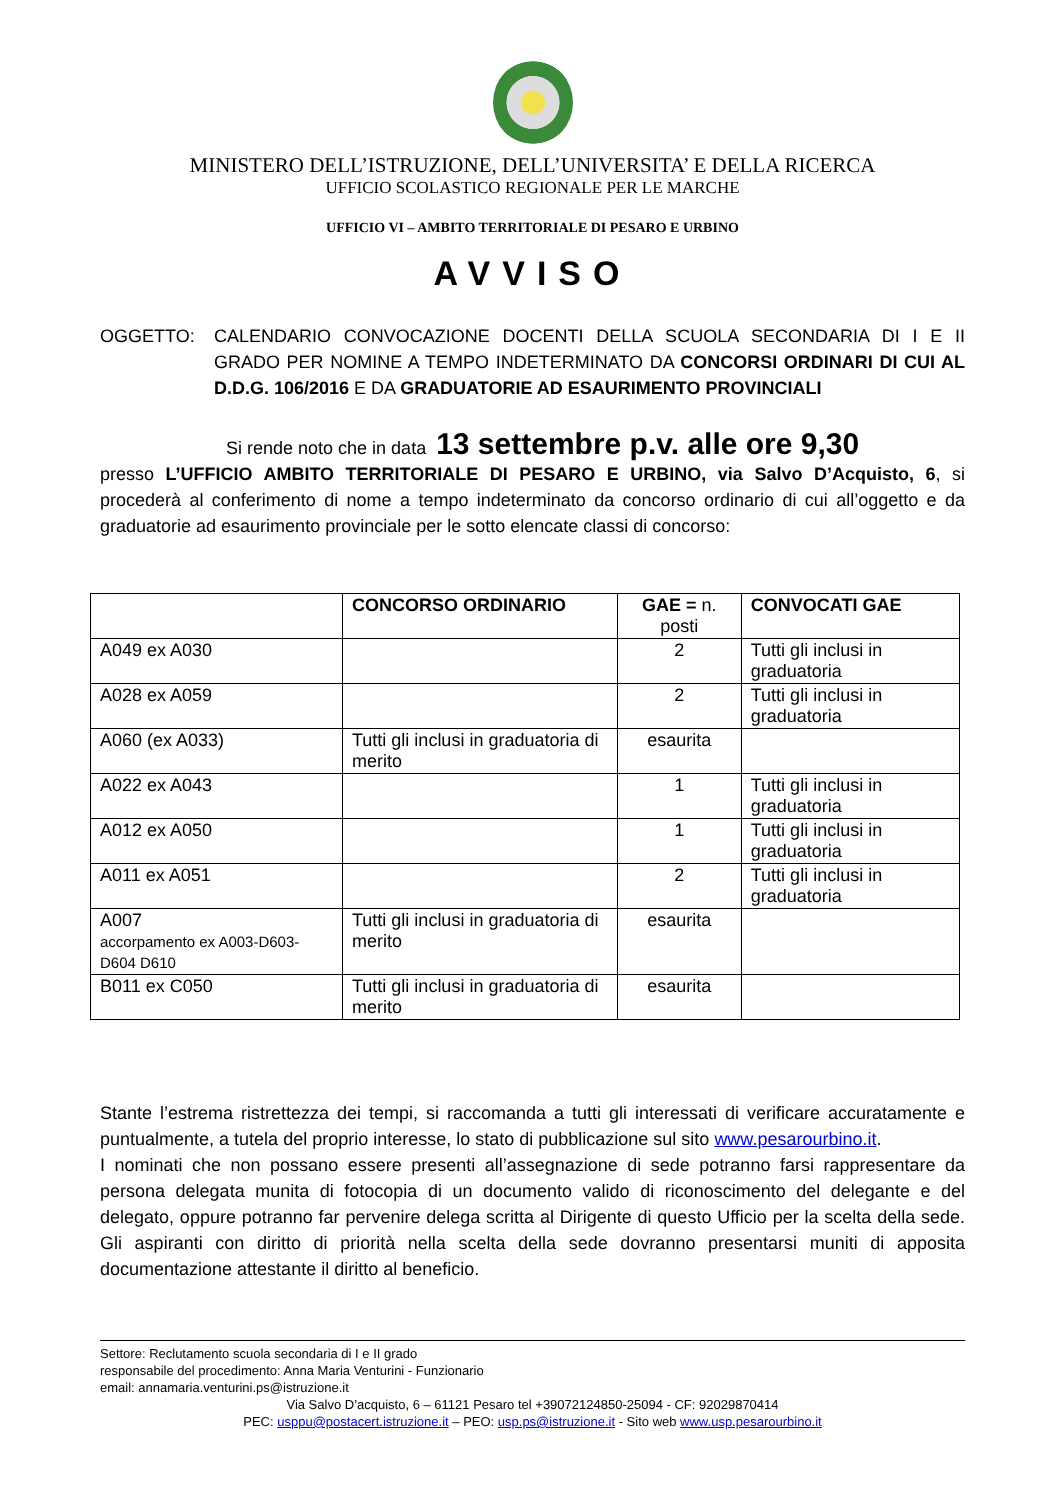MINISTERO DELL’ISTRUZIONE, DELL’UNIVERSITA’ E DELLA RICERCA
UFFICIO SCOLASTICO REGIONALE PER LE MARCHE
UFFICIO VI – AMBITO TERRITORIALE DI PESARO E URBINO
AVVISO
OGGETTO: CALENDARIO CONVOCAZIONE DOCENTI DELLA SCUOLA SECONDARIA DI I E II GRADO PER NOMINE A TEMPO INDETERMINATO DA CONCORSI ORDINARI DI CUI AL D.D.G. 106/2016 E DA GRADUATORIE AD ESAURIMENTO PROVINCIALI
Si rende noto che in data 13 settembre p.v. alle ore 9,30
presso L’UFFICIO AMBITO TERRITORIALE DI PESARO E URBINO, via Salvo D’Acquisto, 6, si procederà al conferimento di nome a tempo indeterminato da concorso ordinario di cui all’oggetto e da graduatorie ad esaurimento provinciale per le sotto elencate classi di concorso:
| | CONCORSO ORDINARIO | GAE = n. posti | CONVOCATI GAE |
| --- | --- | --- | --- |
| A049 ex A030 | | 2 | Tutti gli inclusi in graduatoria |
| A028 ex A059 | | 2 | Tutti gli inclusi in graduatoria |
| A060 (ex A033) | Tutti gli inclusi in graduatoria di merito | esaurita | |
| A022 ex A043 | | 1 | Tutti gli inclusi in graduatoria |
| A012 ex A050 | | 1 | Tutti gli inclusi in graduatoria |
| A011 ex A051 | | 2 | Tutti gli inclusi in graduatoria |
| A007 accorpamento ex A003-D603-D604 D610 | Tutti gli inclusi in graduatoria di merito | esaurita | |
| B011 ex C050 | Tutti gli inclusi in graduatoria di merito | esaurita | |
Stante l’estrema ristrettezza dei tempi, si raccomanda a tutti gli interessati di verificare accuratamente e puntualmente, a tutela del proprio interesse, lo stato di pubblicazione sul sito www.pesarourbino.it.
I nominati che non possano essere presenti all’assegnazione di sede potranno farsi rappresentare da persona delegata munita di fotocopia di un documento valido di riconoscimento del delegante e del delegato, oppure potranno far pervenire delega scritta al Dirigente di questo Ufficio per la scelta della sede. Gli aspiranti con diritto di priorità nella scelta della sede dovranno presentarsi muniti di apposita documentazione attestante il diritto al beneficio.
Settore: Reclutamento scuola secondaria di I e II grado
responsabile del procedimento: Anna Maria Venturini - Funzionario
email: annamaria.venturini.ps@istruzione.it
Via Salvo D’acquisto, 6 – 61121 Pesaro tel +39072124850-25094 - CF: 92029870414
PEC: usppu@postacert.istruzione.it – PEO: usp.ps@istruzione.it - Sito web www.usp.pesarourbino.it